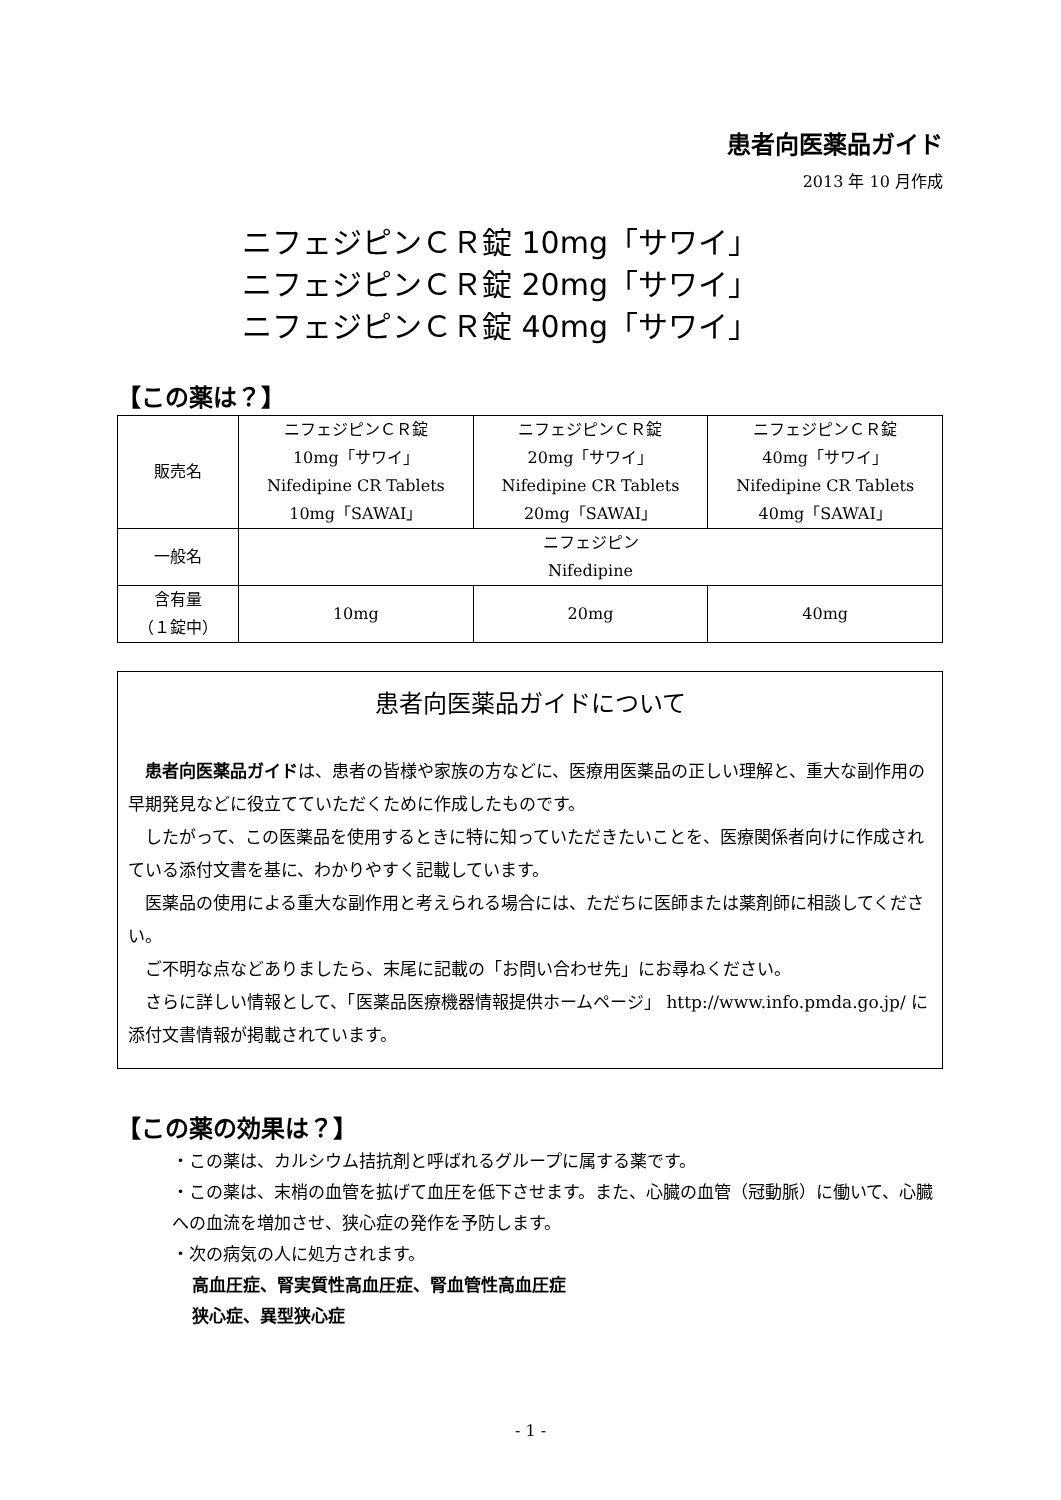患者向医薬品ガイド
2013 年 10 月作成
ニフェジピンＣＲ錠 10mg「サワイ」
ニフェジピンＣＲ錠 20mg「サワイ」
ニフェジピンＣＲ錠 40mg「サワイ」
【この薬は？】
| 販売名 | ニフェジピンＣＲ錠 10mg「サワイ」 Nifedipine CR Tablets 10mg「SAWAI」 | ニフェジピンＣＲ錠 20mg「サワイ」 Nifedipine CR Tablets 20mg「SAWAI」 | ニフェジピンＣＲ錠 40mg「サワイ」 Nifedipine CR Tablets 40mg「SAWAI」 |
| 一般名 | ニフェジピン Nifedipine | | |
| 含有量 （１錠中） | 10mg | 20mg | 40mg |
患者向医薬品ガイドについて
患者向医薬品ガイドは、患者の皆様や家族の方などに、医療用医薬品の正しい理解と、重大な副作用の早期発見などに役立てていただくために作成したものです。
したがって、この医薬品を使用するときに特に知っていただきたいことを、医療関係者向けに作成されている添付文書を基に、わかりやすく記載しています。
医薬品の使用による重大な副作用と考えられる場合には、ただちに医師または薬剤師に相談してください。
ご不明な点などありましたら、末尾に記載の「お問い合わせ先」にお尋ねください。
さらに詳しい情報として、「医薬品医療機器情報提供ホームページ」 http://www.info.pmda.go.jp/ に添付文書情報が掲載されています。
【この薬の効果は？】
・この薬は、カルシウム拮抗剤と呼ばれるグループに属する薬です。
・この薬は、末梢の血管を拡げて血圧を低下させます。また、心臓の血管（冠動脈）に働いて、心臓への血流を増加させ、狭心症の発作を予防します。
・次の病気の人に処方されます。
高血圧症、腎実質性高血圧症、腎血管性高血圧症
狭心症、異型狭心症
- 1 -